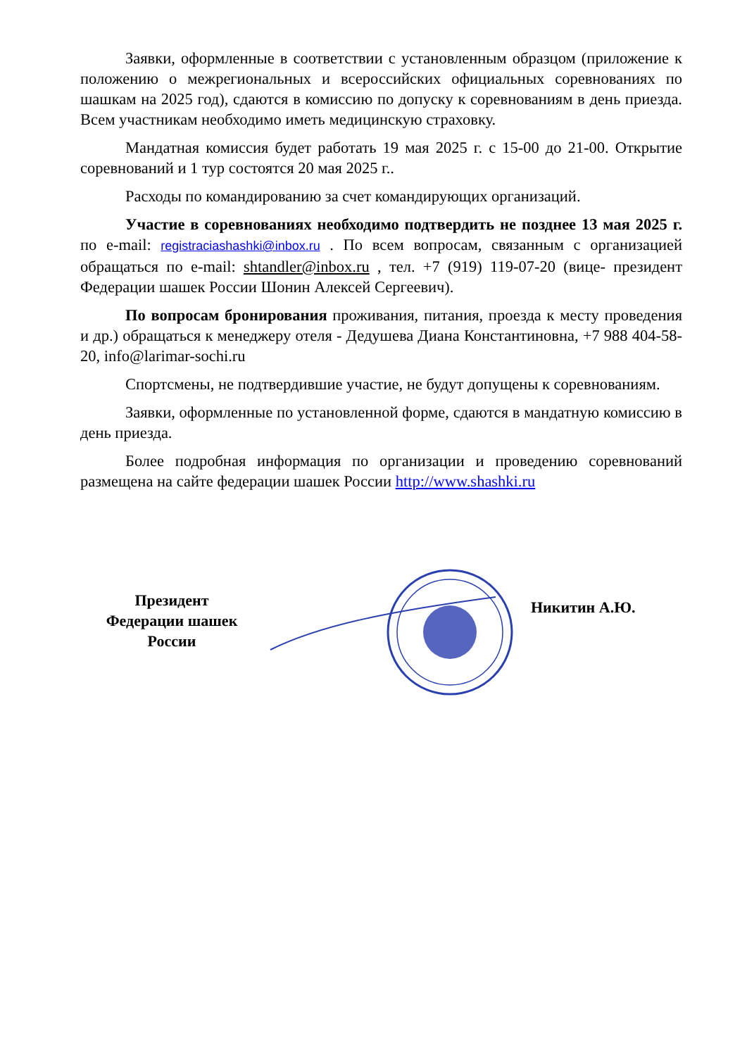Заявки, оформленные в соответствии с установленным образцом (приложение к положению о межрегиональных и всероссийских официальных соревнованиях по шашкам на 2025 год), сдаются в комиссию по допуску к соревнованиям в день приезда. Всем участникам необходимо иметь медицинскую страховку.
Мандатная комиссия будет работать 19 мая 2025 г. с 15-00 до 21-00. Открытие соревнований и 1 тур состоятся 20 мая 2025 г..
Расходы по командированию за счет командирующих организаций.
Участие в соревнованиях необходимо подтвердить не позднее 13 мая 2025 г. по e-mail: registraciashashki@inbox.ru . По всем вопросам, связанным с организацией обращаться по e-mail: shtandler@inbox.ru , тел. +7 (919) 119-07-20 (вице- президент Федерации шашек России Шонин Алексей Сергеевич).
По вопросам бронирования проживания, питания, проезда к месту проведения и др.) обращаться к менеджеру отеля - Дедушева Диана Константиновна, +7 988 404-58-20, info@larimar-sochi.ru
Спортсмены, не подтвердившие участие, не будут допущены к соревнованиям.
Заявки, оформленные по установленной форме, сдаются в мандатную комиссию в день приезда.
Более подробная информация по организации и проведению соревнований размещена на сайте федерации шашек России http://www.shashki.ru
Президент
Федерации шашек
России
Никитин А.Ю.